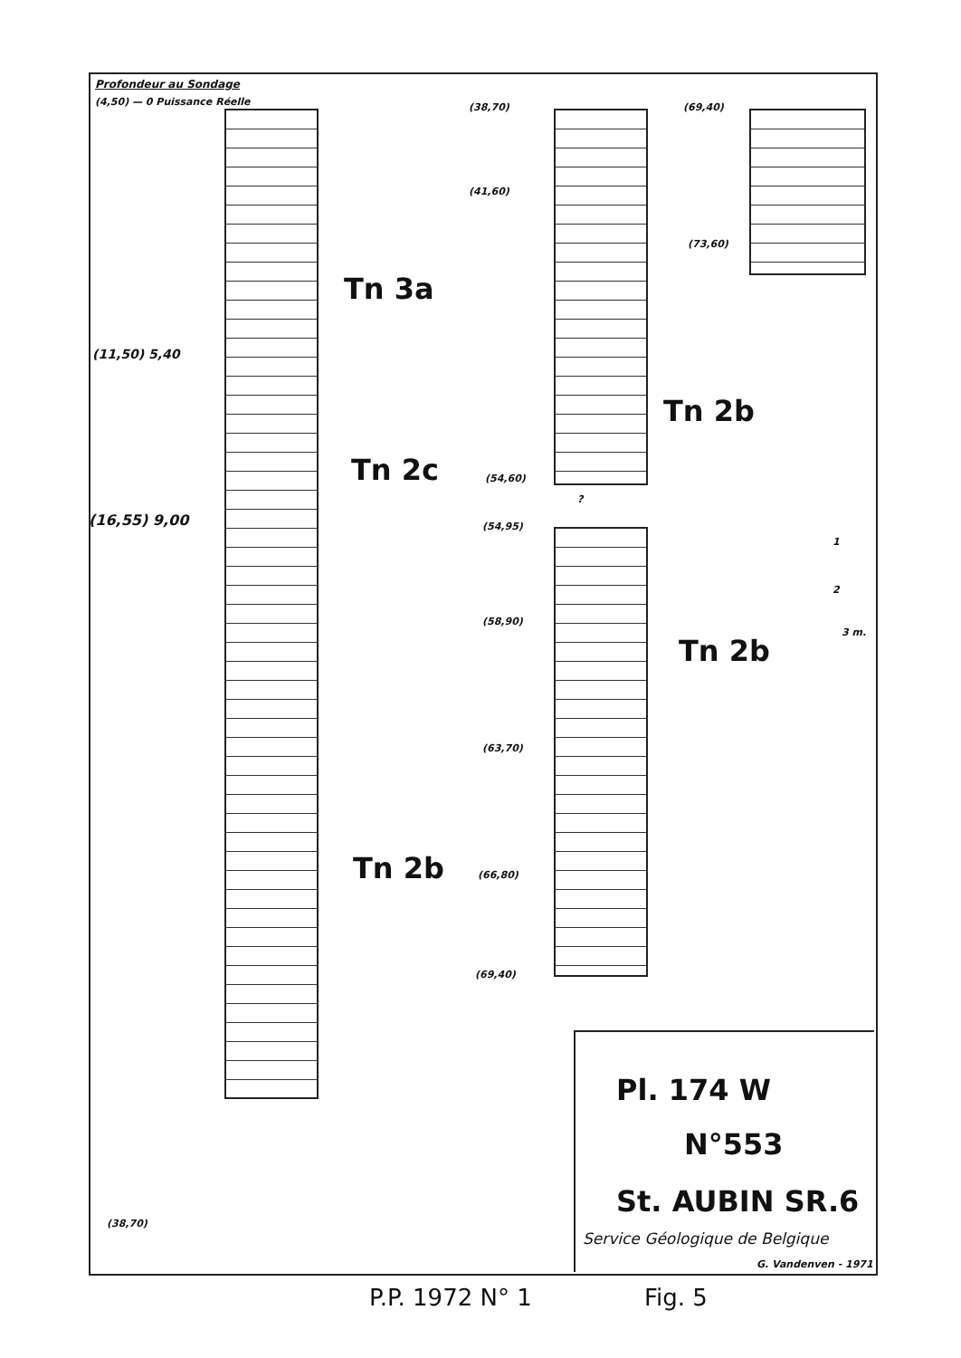Profondeur au Sondage
(4,50) — 0 Puissance Réelle
(11,50) 5,40
(16,55) 9,00
(38,70)
Tn 3a
Tn 2c
Tn 2b
(38,70)
(41,60)
(54,60)
(54,95)
(58,90)
(63,70)
(66,80)
(69,40)
?
Tn 2b
Tn 2b
(69,40)
(73,60)
1
2
3 m.
Pl. 174 W
N°553
St. AUBIN SR.6
Service Géologique de Belgique
G. Vandenven - 1971
P.P. 1972 N° 1 Fig. 5